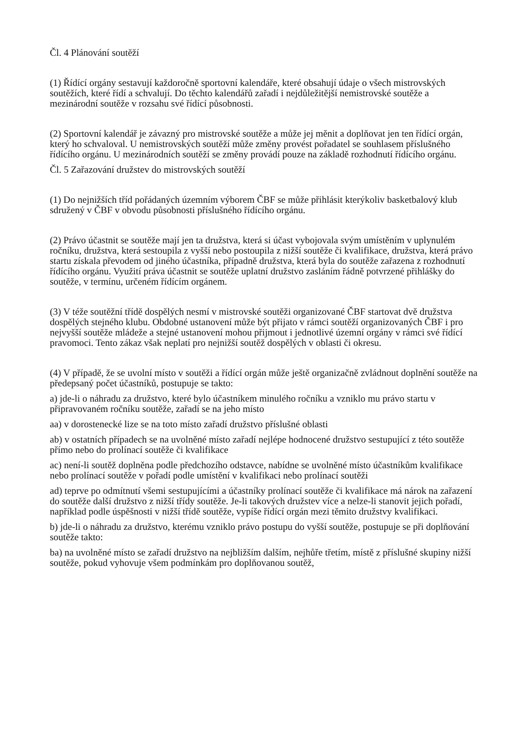Čl. 4 Plánování soutěží
(1) Řídící orgány sestavují každoročně sportovní kalendáře, které obsahují údaje o všech mistrovských soutěžích, které řídí a schvalují. Do těchto kalendářů zařadí i nejdůležitější nemistrovské soutěže a mezinárodní soutěže v rozsahu své řídící působnosti.
(2) Sportovní kalendář je závazný pro mistrovské soutěže a může jej měnit a doplňovat jen ten řídící orgán, který ho schvaloval. U nemistrovských soutěží může změny provést pořadatel se souhlasem příslušného řídícího orgánu. U mezinárodních soutěží se změny provádí pouze na základě rozhodnutí řídícího orgánu.
Čl. 5 Zařazování družstev do mistrovských soutěží
(1) Do nejnižších tříd pořádaných územním výborem ČBF se může přihlásit kterýkoliv basketbalový klub sdružený v ČBF v obvodu působnosti příslušného řídícího orgánu.
(2) Právo účastnit se soutěže mají jen ta družstva, která si účast vybojovala svým umístěním v uplynulém ročníku, družstva, která sestoupila z vyšší nebo postoupila z nižší soutěže či kvalifikace, družstva, která právo startu získala převodem od jiného účastníka, případně družstva, která byla do soutěže zařazena z rozhodnutí řídícího orgánu. Využití práva účastnit se soutěže uplatní družstvo zasláním řádně potvrzené přihlášky do soutěže, v termínu, určeném řídícím orgánem.
(3) V téže soutěžní třídě dospělých nesmí v mistrovské soutěži organizované ČBF startovat dvě družstva dospělých stejného klubu. Obdobné ustanovení může být přijato v rámci soutěží organizovaných ČBF i pro nejvyšší soutěže mládeže a stejné ustanovení mohou přijmout i jednotlivé územní orgány v rámci své řídící pravomoci. Tento zákaz však neplatí pro nejnižší soutěž dospělých v oblasti či okresu.
(4) V případě, že se uvolní místo v soutěži a řídící orgán může ještě organizačně zvládnout doplnění soutěže na předepsaný počet účastníků, postupuje se takto:
a) jde-li o náhradu za družstvo, které bylo účastníkem minulého ročníku a vzniklo mu právo startu v připravovaném ročníku soutěže, zařadí se na jeho místo
aa) v dorostenecké lize se na toto místo zařadí družstvo příslušné oblasti
ab) v ostatních případech se na uvolněné místo zařadí nejlépe hodnocené družstvo sestupující z této soutěže přímo nebo do prolínací soutěže či kvalifikace
ac) není-li soutěž doplněna podle předchozího odstavce, nabídne se uvolněné místo účastníkům kvalifikace nebo prolínací soutěže v pořadí podle umístění v kvalifikaci nebo prolínací soutěži
ad) teprve po odmítnutí všemi sestupujícími a účastníky prolínací soutěže či kvalifikace má nárok na zařazení do soutěže další družstvo z nižší třídy soutěže. Je-li takových družstev více a nelze-li stanovit jejich pořadí, například podle úspěšnosti v nižší třídě soutěže, vypíše řídící orgán mezi těmito družstvy kvalifikaci.
b) jde-li o náhradu za družstvo, kterému vzniklo právo postupu do vyšší soutěže, postupuje se při doplňování soutěže takto:
ba) na uvolněné místo se zařadí družstvo na nejbližším dalším, nejhůře třetím, místě z příslušné skupiny nižší soutěže, pokud vyhovuje všem podmínkám pro doplňovanou soutěž,